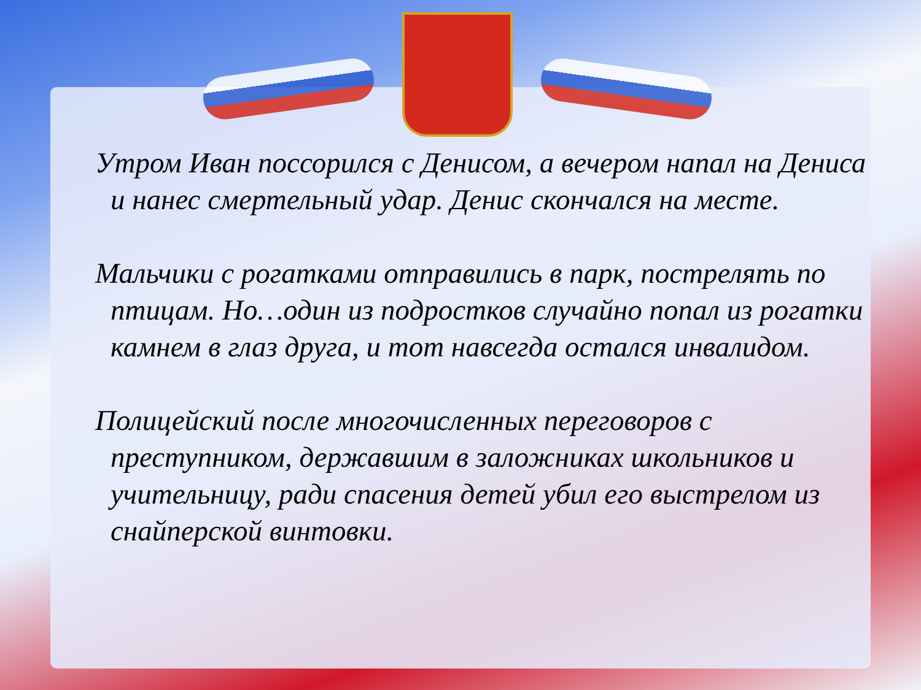Утром Иван поссорился с Денисом, а вечером напал на Дениса и нанес смертельный удар. Денис скончался на месте.
Мальчики с рогатками отправились в парк, пострелять по птицам. Но…один из подростков случайно попал из рогатки камнем в глаз друга, и тот навсегда остался инвалидом.
Полицейский после многочисленных переговоров с преступником, державшим в заложниках школьников и учительницу, ради спасения детей убил его выстрелом из снайперской винтовки.